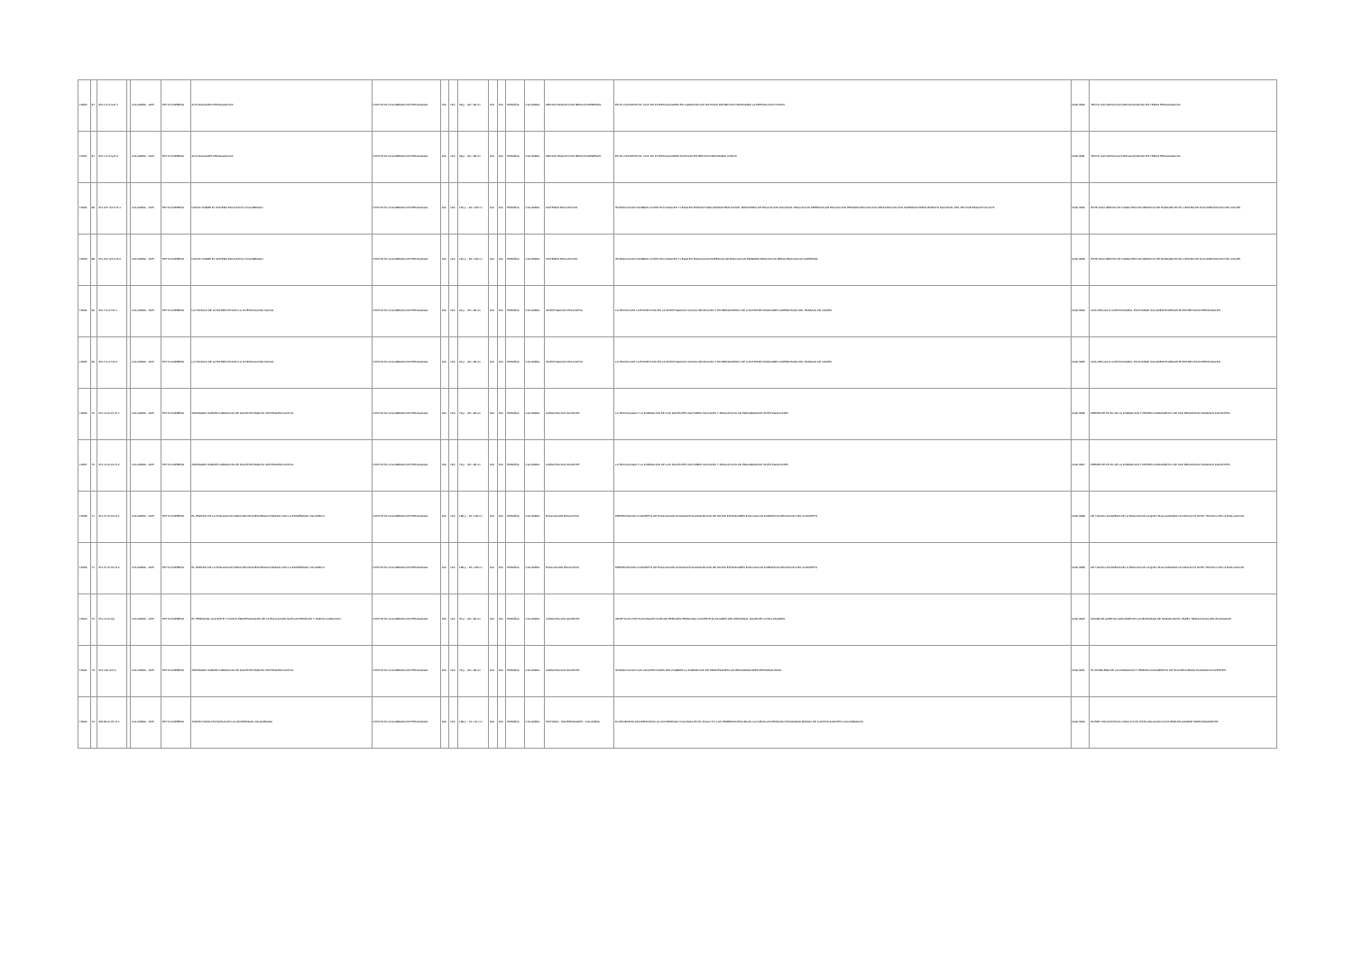| 15330 | 37 | 370.1 IC17a E.1 | | COLOMBIA - 1975 | TEXTO IMPRESO | ACTUALIDADES PEDAGOGICAS | INSTITUTO COLOMBIANO DE PEDAGOGIA | N/A | N/A | 48 p. ; 22 x 28 cm | N/A | N/A | ESPAÑOL | COLOMBIA | MEDIOS EDUCATIVOS MEDIOS IMPRESOS | EN EL CINDEP EN EL CICF EN INVESTIGACIONES EN CAPACITACION NOTICIAS ENTREVISTA SEMINARIO LA PRENSA DICE OTROS | 0000 3630 | TEXTO CON ARTICULOS RELACIONADOS EN TEMAS PEDAGOGICOS. |
| 15331 | 37 | 370.1 IC17a E.2 | | COLOMBIA - 1975 | TEXTO IMPRESO | ACTUALIDADES PEDAGOGICAS | INSTITUTO COLOMBIANO DE PEDAGOGIA | N/A | N/A | 48 p. ; 22 x 28 cm | N/A | N/A | ESPAÑOL | COLOMBIA | MEDIOS EDUCATIVOS MEDIOS IMPRESOS | EN EL CINDEP EN EL CICF EN INVESTIGACIONES NOTICIAS ENTREVISTA SEMINARIO OTROS | 0000 3631 | TEXTO CON ARTICULOS RELACIONADOS EN TEMAS PEDAGOGICOS. |
| 15332 | 38 | 371.207 IC17s E.1 | | COLOMBIA - 1975 | TEXTO IMPRESO | DATOS SOBRE EL SISTEMA EDUCATIVO COLOMBIANO | INSTITUTO COLOMBIANO DE PEDAGOGIA | N/A | N/A | 160 p. ; 22 x 28 cm | N/A | N/A | ESPAÑOL | COLOMBIA | SISTEMAS EDUCATIVOS | INTRODUCCION NORMAS CONSTITUCIONALES Y LEGALES ESTRUCTURA ADMINISTRATIVA DEL MINISTERIO DE EDUCACION NACIONAL EDUCACION PREESCOLAR EDUCACION PRIMARIA EDUCACION MEDIA EDUCACION SUPERIOR PRESUPUESTO NACIONAL DEL SECTOR EDUCATIVO 1975 | 0000 3632 | ESTE DOCUMENTO DE CARACTER INFORMATIVO SE ELABORO EN EL CENTRO DE DOCUMENTACION DEL ICOLPE. |
| 15333 | 38 | 371.207 IC17s E.2 | | COLOMBIA - 1975 | TEXTO IMPRESO | DATOS SOBRE EL SISTEMA EDUCATIVO COLOMBIANO | INSTITUTO COLOMBIANO DE PEDAGOGIA | N/A | N/A | 160 p. ; 22 x 28 cm | N/A | N/A | ESPAÑOL | COLOMBIA | SISTEMAS EDUCATIVOS | INTRODUCCION NORMAS CONSTITUCIONALES Y LEGALES EDUCACION PREESCOLAR EDUCACION PRIMARIA EDUCACION MEDIA EDUCACION SUPERIOR | 0000 3633 | ESTE DOCUMENTO DE CARACTER INFORMATIVO SE ELABORO EN EL CENTRO DE DOCUMENTACION DEL ICOLPE. |
| 15334 | 39 | 370.7 IC17t E.1 | | COLOMBIA - 1975 | TEXTO IMPRESO | LA TECNICA DE LA ENTREVISTA EN LA INVESTIGACION SOCIAL | INSTITUTO COLOMBIANO DE PEDAGOGIA | N/A | N/A | 24 p. ; 22 x 28 cm | N/A | N/A | ESPAÑOL | COLOMBIA | INVESTIGACION EDUCATIVA | LA TECNICA DE LA ENTREVISTA EN LA INVESTIGACION SOCIAL SELECCION Y ENTRENAMIENTO DE LOS ENTREVISTADORES SUPERVISION DEL TRABAJO DE CAMPO | 0000 3634 | UNA CEDULA O CUESTIONARIO, ES POSIBLE SOLAMENTE MEDIANTE ENTREVISTAS PERSONALES. |
| 15335 | 39 | 370.7 IC17t E.2 | | COLOMBIA - 1975 | TEXTO IMPRESO | LA TECNICA DE LA ENTREVISTA EN LA INVESTIGACION SOCIAL | INSTITUTO COLOMBIANO DE PEDAGOGIA | N/A | N/A | 24 p. ; 22 x 28 cm | N/A | N/A | ESPAÑOL | COLOMBIA | INVESTIGACION EDUCATIVA | LA TECNICA DE LA ENTREVISTA EN LA INVESTIGACION SOCIAL SELECCION Y ENTRENAMIENTO DE LOS ENTREVISTADORES SUPERVISION DEL TRABAJO DE CAMPO | 0000 3635 | UNA CEDULA O CUESTIONARIO, ES POSIBLE SOLAMENTE MEDIANTE ENTREVISTAS PERSONALES. |
| 15336 | 70 | 371.12 IC17s E.1 | | COLOMBIA - 1975 | TEXTO IMPRESO | SEMINARIO SOBRE FORMACION DE DOCENTE PARA EL SISTEMA EDUCATIVO | INSTITUTO COLOMBIANO DE PEDAGOGIA | N/A | N/A | 79 p. ; 22 x 28 cm | N/A | N/A | ESPAÑOL | COLOMBIA | CAPACITACION DOCENTE | LA TECNOLOGIA Y LA FORMACION DE LOS DOCENTES FACTORES SOCIALES Y EDUCATIVOS UN PROGRAMA DE INVESTIGACIONES | 0000 3636 | PRESENTE ES EL DE LA FORMACION Y PERFECCIONAMIENTO DE SUS RECURSOS HUMANOS DOCENTES. |
| 15337 | 70 | 371.12 IC17s E.2 | | COLOMBIA - 1975 | TEXTO IMPRESO | SEMINARIO SOBRE FORMACION DE DOCENTE PARA EL SISTEMA EDUCATIVO | INSTITUTO COLOMBIANO DE PEDAGOGIA | N/A | N/A | 79 p. ; 22 x 28 cm | N/A | N/A | ESPAÑOL | COLOMBIA | CAPACITACION DOCENTE | LA TECNOLOGIA Y LA FORMACION DE LOS DOCENTES FACTORES SOCIALES Y EDUCATIVOS UN PROGRAMA DE INVESTIGACIONES | 0000 3637 | PRESENTE ES EL DE LA FORMACION Y PERFECCIONAMIENTO DE SUS RECURSOS HUMANOS DOCENTES. |
| 15338 | 71 | 371.27 IC17e E.1 | | COLOMBIA - 1975 | TEXTO IMPRESO | EL EMPLEO DE LA EVALUACION PARA DECISIONES RELACIONADAS CON LA ENSEÑANZA VOLUMEN II | INSTITUTO COLOMBIANO DE PEDAGOGIA | N/A | N/A | 198 p. ; 22 x 28 cm | N/A | N/A | ESPAÑOL | COLOMBIA | EVALUACION EDUCATIVA | PRESENTACION CONCEPTO DE EVALUACION ACUMULATIVA ASIGNACION DE NOTAS ESTANDARES EVALUACION FORMATIVA DEFINICION DEL CONCEPTO | 0000 3638 | DE TODAS LAS AREAS DE LA EDUCACION LA QUE HA ALCANZADO UN MAS ALTO NIVEL TECNICO ES LA EVALUACION. |
| 15339 | 71 | 371.27 IC17e E.2 | | COLOMBIA - 1975 | TEXTO IMPRESO | EL EMPLEO DE LA EVALUACION PARA DECISIONES RELACIONADAS CON LA ENSEÑANZA VOLUMEN II | INSTITUTO COLOMBIANO DE PEDAGOGIA | N/A | N/A | 198 p. ; 22 x 28 cm | N/A | N/A | ESPAÑOL | COLOMBIA | EVALUACION EDUCATIVA | PRESENTACION CONCEPTO DE EVALUACION ACUMULATIVA ASIGNACION DE NOTAS ESTANDARES EVALUACION FORMATIVA DEFINICION DEL CONCEPTO | 0000 3639 | DE TODAS LAS AREAS DE LA EDUCACION LA QUE HA ALCANZADO UN MAS ALTO NIVEL TECNICO ES LA EVALUACION. |
| 15340 | 72 | 371.12 IC17p | | COLOMBIA - 1975 | TEXTO IMPRESO | EL PERSONAL DOCENTE Y OTROS PROFESIONALES DE LA EDUCACION NUEVOS PERFILES Y NUEVA CONDICION | INSTITUTO COLOMBIANO DE PEDAGOGIA | N/A | N/A | 31 p. ; 22 x 28 cm | N/A | N/A | ESPAÑOL | COLOMBIA | CAPACITACION DOCENTE | OBJETIVOS INSTITUCIONALES NUEVOS PERFILES PERSONAL DOCENTE AUXILIARES DEL PERSONAL DOCENTE CONCLUSIONES | 0000 3640 | AHORA SE ACEPTA COMUNMENTE LA NECESIDAD DE MODIFICAR EL PAPEL TRADICIONAL DEL EDUCADOR. |
| 15341 | 73 | 371.122 IC17s | | COLOMBIA - 1975 | TEXTO IMPRESO | SEMINARIO SOBRE FORMACION DE DOCENTE PARA EL SISTEMA EDUCATIVO | INSTITUTO COLOMBIANO DE PEDAGOGIA | N/A | N/A | 79 p. ; 22 x 28 cm | N/A | N/A | ESPAÑOL | COLOMBIA | CAPACITACION DOCENTE | INTRODUCCION LAS CONCEPCIONES DEL HOMBRE LA FORMACION DE PROFESORES LAS REFORMADORES PERSONALISTAS | 0000 3641 | EL PROBLEMA DE LA FORMACION Y PERFECCIONAMIENTO DE SUS RECURSOS HUMANOS DOCENTES. |
| 15342 | 74 | 378.86 IC17h E.1 | | COLOMBIA - 1975 | TEXTO IMPRESO | TRAYECTORIA HISTORICA DE LA UNIVERSIDAD COLOMBIANA | INSTITUTO COLOMBIANO DE PEDAGOGIA | N/A | N/A | 168 p. ; 12 x 21 cm | N/A | N/A | ESPAÑOL | COLOMBIA | HISTORIA - UNIVERSIDADES - COLOMBIA | EL PROBLEMA UNIVERSITARIO LA UNIVERSIDAD COLONIAL EN EL SIGLO XIX LAS PRIMERAS ESCUELAS LA NUEVA UNIVERSIDAD PROGRAMA MINIMO DE LOS ESTUDIANTES COLOMBIANOS | 0000 3642 | ENTRE TODOS ESTOS CONFLICTOS, ESTA SOLUCION NO PUEDE APLAZARSE INDEFINIDAMENTE. |